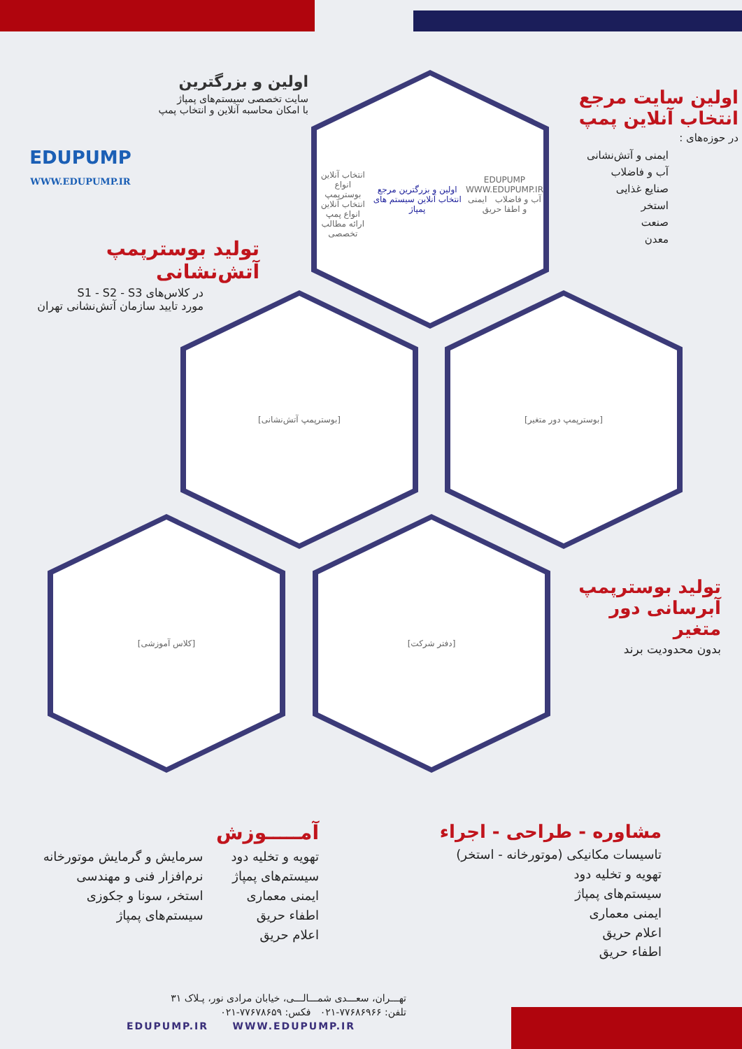EDUPUMP
WWW.EDUPUMP.IR
اولین و بزرگترین
سایت تخصصی سیستم‌های پمپاژ
با امکان محاسبه آنلاین و انتخاب پمپ
اولین سایت مرجع
انتخاب آنلاین پمپ
در حوزه‌های :
ایمنی و آتش‌نشانی
آب و فاضلاب
صنایع غذایی
استخر
صنعت
معدن
تولید بوسترپمپ آتش‌نشانی
در کلاس‌های S1 - S2 - S3
مورد تایید سازمان آتش‌نشانی تهران
EDUPUMP
WWW.EDUPUMP.IR
آب و فاضلاب ایمنی و اطفا حریق
اولین و بزرگترین مرجع انتخاب آنلاین سیستم های پمپاژ
انتخاب آنلاین انواع بوسترپمپ
انتخاب آنلاین انواع پمپ
ارائه مطالب تخصصی
[بوسترپمپ آتش‌نشانی] [بوسترپمپ دور متغیر]
[کلاس آموزشی] [دفتر شرکت]
تولید بوسترپمپ
آبرسانی دور متغیر
بدون محدودیت برند
مشاوره - طراحی - اجراء
تاسیسات مکانیکی (موتورخانه - استخر)
تهویه و تخلیه دود
سیستم‌های پمپاژ
ایمنی معماری
اعلام حریق
اطفاء حریق
آمـــــوزش
تهویه و تخلیه دود
سیستم‌های پمپاژ
ایمنی معماری
اطفاء حریق
اعلام حریق
سرمایش و گرمایش موتورخانه
نرم‌افزار فنی و مهندسی
استخر، سونا و جکوزی
سیستم‌های پمپاژ
تهـــران، سعـــدی شمـــالـــی، خیابان مرادی نور، پـلاک ۳۱
تلفن: ۷۷۶۸۶۹۶۶-۰۲۱ فکس: ۷۷۶۷۸۶۵۹-۰۲۱
EDUPUMP.IR WWW.EDUPUMP.IR